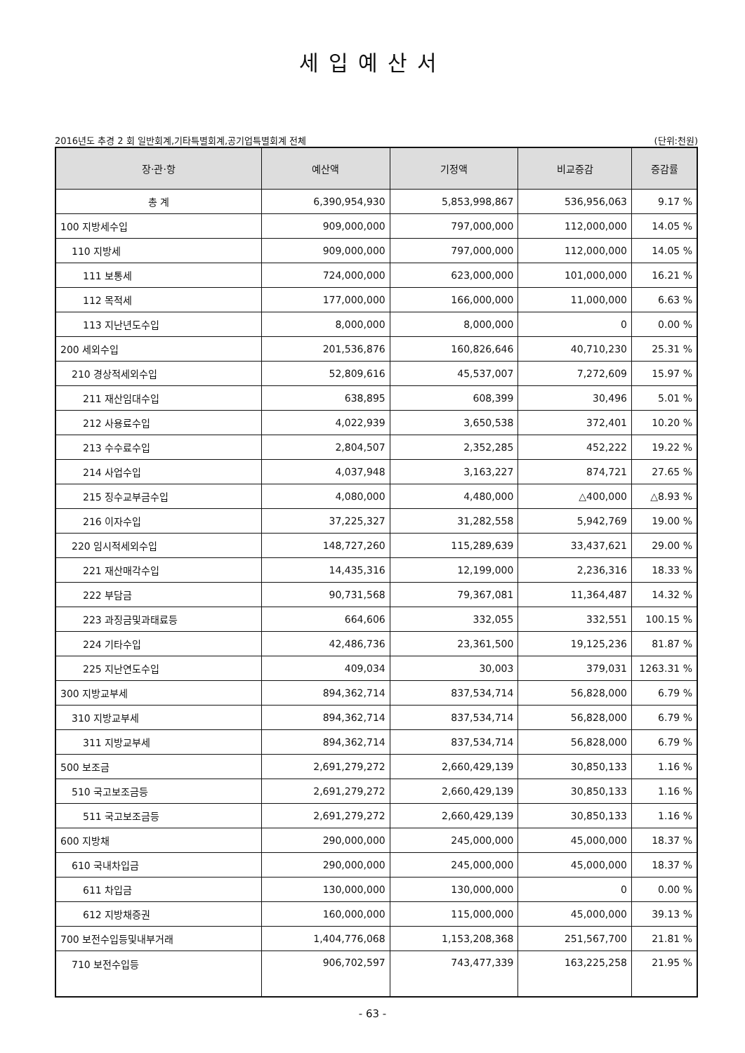세입예산서
2016년도 추경 2 회 일반회계,기타특별회계,공기업특별회계 전체 (단위:천원)
| 장·관·항 | 예산액 | 기정액 | 비교증감 | 증감률 |
| --- | --- | --- | --- | --- |
| 총 계 | 6,390,954,930 | 5,853,998,867 | 536,956,063 | 9.17 % |
| 100 지방세수입 | 909,000,000 | 797,000,000 | 112,000,000 | 14.05 % |
| 110 지방세 | 909,000,000 | 797,000,000 | 112,000,000 | 14.05 % |
| 111 보통세 | 724,000,000 | 623,000,000 | 101,000,000 | 16.21 % |
| 112 목적세 | 177,000,000 | 166,000,000 | 11,000,000 | 6.63 % |
| 113 지난년도수입 | 8,000,000 | 8,000,000 | 0 | 0.00 % |
| 200 세외수입 | 201,536,876 | 160,826,646 | 40,710,230 | 25.31 % |
| 210 경상적세외수입 | 52,809,616 | 45,537,007 | 7,272,609 | 15.97 % |
| 211 재산임대수입 | 638,895 | 608,399 | 30,496 | 5.01 % |
| 212 사용료수입 | 4,022,939 | 3,650,538 | 372,401 | 10.20 % |
| 213 수수료수입 | 2,804,507 | 2,352,285 | 452,222 | 19.22 % |
| 214 사업수입 | 4,037,948 | 3,163,227 | 874,721 | 27.65 % |
| 215 징수교부금수입 | 4,080,000 | 4,480,000 | △400,000 | △8.93 % |
| 216 이자수입 | 37,225,327 | 31,282,558 | 5,942,769 | 19.00 % |
| 220 임시적세외수입 | 148,727,260 | 115,289,639 | 33,437,621 | 29.00 % |
| 221 재산매각수입 | 14,435,316 | 12,199,000 | 2,236,316 | 18.33 % |
| 222 부담금 | 90,731,568 | 79,367,081 | 11,364,487 | 14.32 % |
| 223 과징금및과태료등 | 664,606 | 332,055 | 332,551 | 100.15 % |
| 224 기타수입 | 42,486,736 | 23,361,500 | 19,125,236 | 81.87 % |
| 225 지난연도수입 | 409,034 | 30,003 | 379,031 | 1263.31 % |
| 300 지방교부세 | 894,362,714 | 837,534,714 | 56,828,000 | 6.79 % |
| 310 지방교부세 | 894,362,714 | 837,534,714 | 56,828,000 | 6.79 % |
| 311 지방교부세 | 894,362,714 | 837,534,714 | 56,828,000 | 6.79 % |
| 500 보조금 | 2,691,279,272 | 2,660,429,139 | 30,850,133 | 1.16 % |
| 510 국고보조금등 | 2,691,279,272 | 2,660,429,139 | 30,850,133 | 1.16 % |
| 511 국고보조금등 | 2,691,279,272 | 2,660,429,139 | 30,850,133 | 1.16 % |
| 600 지방채 | 290,000,000 | 245,000,000 | 45,000,000 | 18.37 % |
| 610 국내차입금 | 290,000,000 | 245,000,000 | 45,000,000 | 18.37 % |
| 611 차입금 | 130,000,000 | 130,000,000 | 0 | 0.00 % |
| 612 지방채증권 | 160,000,000 | 115,000,000 | 45,000,000 | 39.13 % |
| 700 보전수입등및내부거래 | 1,404,776,068 | 1,153,208,368 | 251,567,700 | 21.81 % |
| 710 보전수입등 | 906,702,597 | 743,477,339 | 163,225,258 | 21.95 % |
- 63 -